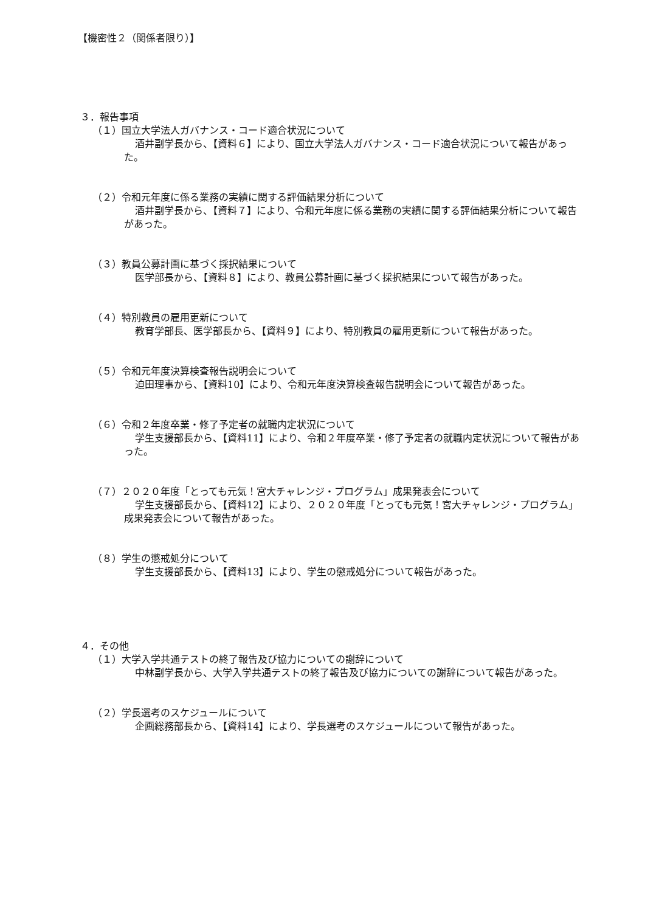【機密性２（関係者限り）】
３．報告事項
（１）国立大学法人ガバナンス・コード適合状況について
酒井副学長から、【資料６】により、国立大学法人ガバナンス・コード適合状況について報告があった。
（２）令和元年度に係る業務の実績に関する評価結果分析について
酒井副学長から、【資料７】により、令和元年度に係る業務の実績に関する評価結果分析について報告があった。
（３）教員公募計画に基づく採択結果について
医学部長から、【資料８】により、教員公募計画に基づく採択結果について報告があった。
（４）特別教員の雇用更新について
教育学部長、医学部長から、【資料９】により、特別教員の雇用更新について報告があった。
（５）令和元年度決算検査報告説明会について
迫田理事から、【資料10】により、令和元年度決算検査報告説明会について報告があった。
（６）令和２年度卒業・修了予定者の就職内定状況について
学生支援部長から、【資料11】により、令和２年度卒業・修了予定者の就職内定状況について報告があった。
（７）２０２０年度「とっても元気！宮大チャレンジ・プログラム」成果発表会について
学生支援部長から、【資料12】により、２０２０年度「とっても元気！宮大チャレンジ・プログラム」成果発表会について報告があった。
（８）学生の懲戒処分について
学生支援部長から、【資料13】により、学生の懲戒処分について報告があった。
４．その他
（１）大学入学共通テストの終了報告及び協力についての謝辞について
中林副学長から、大学入学共通テストの終了報告及び協力についての謝辞について報告があった。
（２）学長選考のスケジュールについて
企画総務部長から、【資料14】により、学長選考のスケジュールについて報告があった。